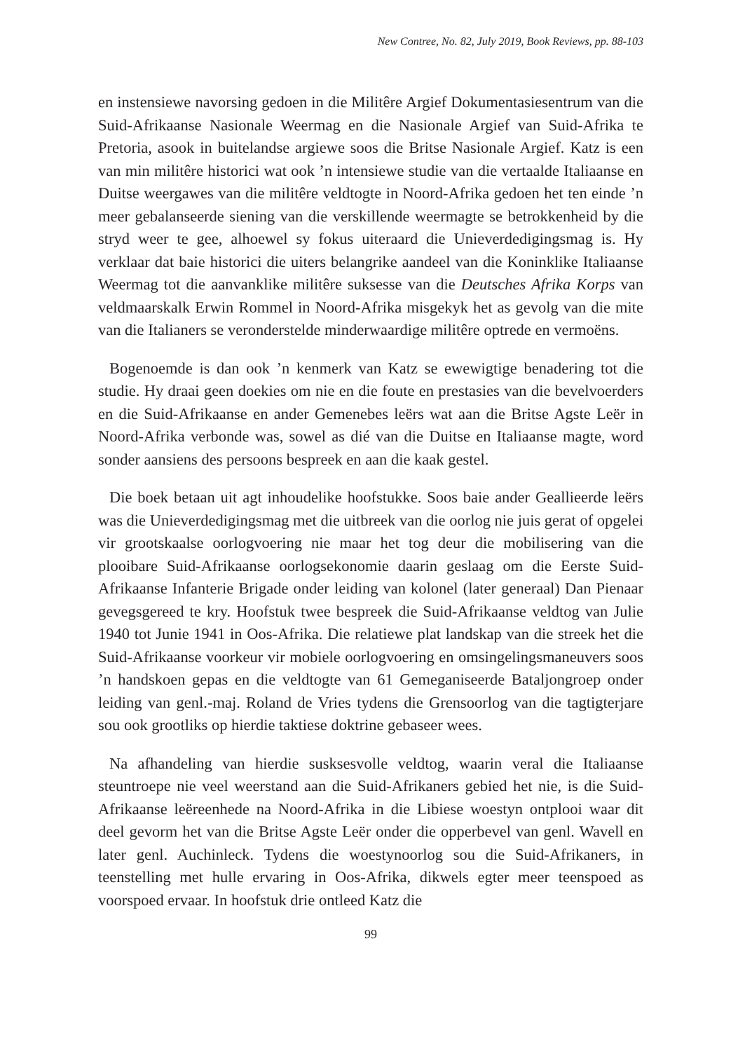New Contree, No. 82, July 2019, Book Reviews, pp. 88-103
en instensiewe navorsing gedoen in die Militêre Argief Dokumentasiesentrum van die Suid-Afrikaanse Nasionale Weermag en die Nasionale Argief van Suid-Afrika te Pretoria, asook in buitelandse argiewe soos die Britse Nasionale Argief. Katz is een van min militêre historici wat ook ’n intensiewe studie van die vertaalde Italiaanse en Duitse weergawes van die militêre veldtogte in Noord-Afrika gedoen het ten einde ’n meer gebalanseerde siening van die verskillende weermagte se betrokkenheid by die stryd weer te gee, alhoewel sy fokus uiteraard die Unieverdedigingsmag is. Hy verklaar dat baie historici die uiters belangrike aandeel van die Koninklike Italiaanse Weermag tot die aanvanklike militêre suksesse van die Deutsches Afrika Korps van veldmaarskalk Erwin Rommel in Noord-Afrika misgekyk het as gevolg van die mite van die Italianers se veronderstelde minderwaardige militêre optrede en vermoëns.
Bogenoemde is dan ook ’n kenmerk van Katz se ewewigtige benadering tot die studie. Hy draai geen doekies om nie en die foute en prestasies van die bevelvoerders en die Suid-Afrikaanse en ander Gemenebes leërs wat aan die Britse Agste Leër in Noord-Afrika verbonde was, sowel as dié van die Duitse en Italiaanse magte, word sonder aansiens des persoons bespreek en aan die kaak gestel.
Die boek betaan uit agt inhoudelike hoofstukke. Soos baie ander Geallieerde leërs was die Unieverdedigingsmag met die uitbreek van die oorlog nie juis gerat of opgelei vir grootskaalse oorlogvoering nie maar het tog deur die mobilisering van die plooibare Suid-Afrikaanse oorlogsekonomie daarin geslaag om die Eerste Suid-Afrikaanse Infanterie Brigade onder leiding van kolonel (later generaal) Dan Pienaar gevegsgereed te kry. Hoofstuk twee bespreek die Suid-Afrikaanse veldtog van Julie 1940 tot Junie 1941 in Oos-Afrika. Die relatiewe plat landskap van die streek het die Suid-Afrikaanse voorkeur vir mobiele oorlogvoering en omsingelingsmaneuvers soos ’n handskoen gepas en die veldtogte van 61 Gemeganiseerde Bataljongroep onder leiding van genl.-maj. Roland de Vries tydens die Grensoorlog van die tagtigterjare sou ook grootliks op hierdie taktiese doktrine gebaseer wees.
Na afhandeling van hierdie susksesvolle veldtog, waarin veral die Italiaanse steuntroepe nie veel weerstand aan die Suid-Afrikaners gebied het nie, is die Suid-Afrikaanse leëreenhede na Noord-Afrika in die Libiese woestyn ontplooi waar dit deel gevorm het van die Britse Agste Leër onder die opperbevel van genl. Wavell en later genl. Auchinleck. Tydens die woestynoorlog sou die Suid-Afrikaners, in teenstelling met hulle ervaring in Oos-Afrika, dikwels egter meer teenspoed as voorspoed ervaar. In hoofstuk drie ontleed Katz die
99